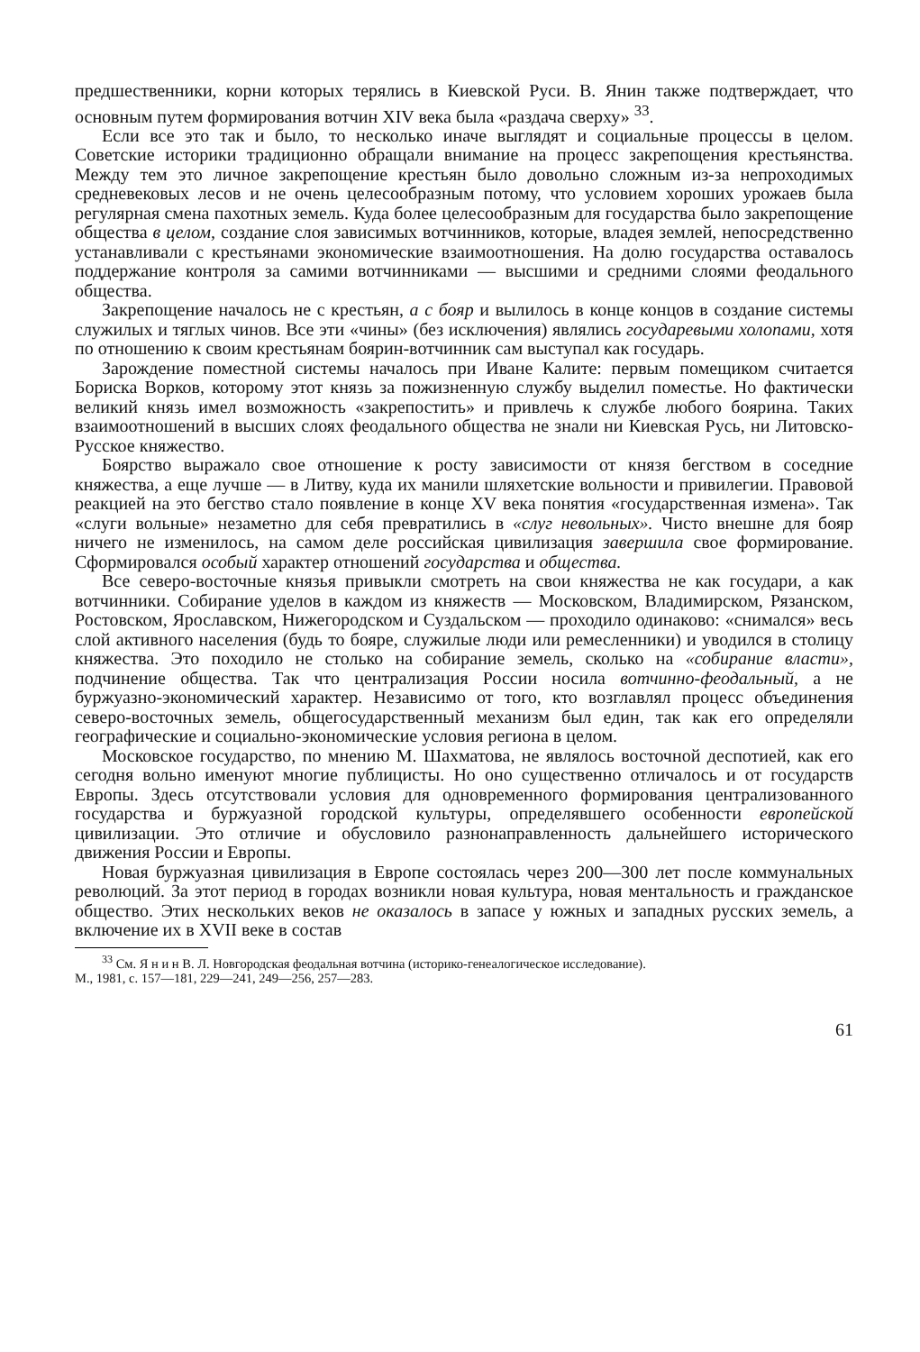предшественники, корни которых терялись в Киевской Руси. В. Янин также подтверждает, что основным путем формирования вотчин XIV века была «раздача сверху» <sup>33</sup>.
Если все это так и было, то несколько иначе выглядят и социальные процессы в целом. Советские историки традиционно обращали внимание на процесс закрепощения крестьянства. Между тем это личное закрепощение крестьян было довольно сложным из-за непроходимых средневековых лесов и не очень целесообразным потому, что условием хороших урожаев была регулярная смена пахотных земель. Куда более целесообразным для государства было закрепощение общества в целом, создание слоя зависимых вотчинников, которые, владея землей, непосредственно устанавливали с крестьянами экономические взаимоотношения. На долю государства оставалось поддержание контроля за самими вотчинниками — высшими и средними слоями феодального общества.
Закрепощение началось не с крестьян, а с бояр и вылилось в конце концов в создание системы служилых и тяглых чинов. Все эти «чины» (без исключения) являлись государевыми холопами, хотя по отношению к своим крестьянам боярин-вотчинник сам выступал как государь.
Зарождение поместной системы началось при Иване Калите: первым помещиком считается Бориска Ворков, которому этот князь за пожизненную службу выделил поместье. Но фактически великий князь имел возможность «закрепостить» и привлечь к службе любого боярина. Таких взаимоотношений в высших слоях феодального общества не знали ни Киевская Русь, ни Литовско-Русское княжество.
Боярство выражало свое отношение к росту зависимости от князя бегством в соседние княжества, а еще лучше — в Литву, куда их манили шляхетские вольности и привилегии. Правовой реакцией на это бегство стало появление в конце XV века понятия «государственная измена». Так «слуги вольные» незаметно для себя превратились в «слуг невольных». Чисто внешне для бояр ничего не изменилось, на самом деле российская цивилизация завершила свое формирование. Сформировался особый характер отношений государства и общества.
Все северо-восточные князья привыкли смотреть на свои княжества не как государи, а как вотчинники. Собирание уделов в каждом из княжеств — Московском, Владимирском, Рязанском, Ростовском, Ярославском, Нижегородском и Суздальском — проходило одинаково: «снимался» весь слой активного населения (будь то бояре, служилые люди или ремесленники) и уводился в столицу княжества. Это походило не столько на собирание земель, сколько на «собирание власти», подчинение общества. Так что централизация России носила вотчинно-феодальный, а не буржуазно-экономический характер. Независимо от того, кто возглавлял процесс объединения северо-восточных земель, общегосударственный механизм был един, так как его определяли географические и социально-экономические условия региона в целом.
Московское государство, по мнению М. Шахматова, не являлось восточной деспотией, как его сегодня вольно именуют многие публицисты. Но оно существенно отличалось и от государств Европы. Здесь отсутствовали условия для одновременного формирования централизованного государства и буржуазной городской культуры, определявшего особенности европейской цивилизации. Это отличие и обусловило разнонаправленность дальнейшего исторического движения России и Европы.
Новая буржуазная цивилизация в Европе состоялась через 200—300 лет после коммунальных революций. За этот период в городах возникли новая культура, новая ментальность и гражданское общество. Этих нескольких веков не оказалось в запасе у южных и западных русских земель, а включение их в XVII веке в состав
<sup>33</sup> См. Я н и н В. Л. Новгородская феодальная вотчина (историко-генеалогическое исследование).
М., 1981, с. 157—181, 229—241, 249—256, 257—283.
61